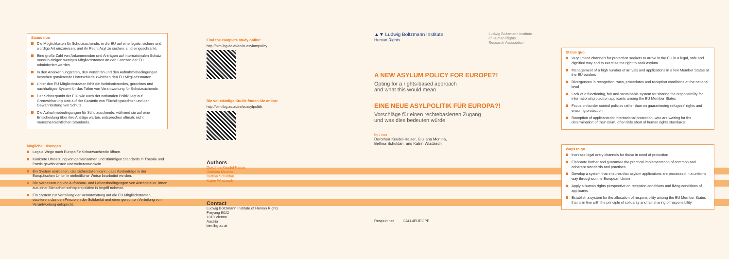Status quo
Die Möglichkeiten für Schutzsuchende, in die EU auf eine legale, sichere und würdige Art einzureisen, und ihr Recht Asyl zu suchen, sind eingeschränkt.
Eine große Zahl von Ankommenden und Anträgen auf internationalen Schutz muss in einigen wenigen Mitgliedsstaaten an den Grenzen der EU administriert werden.
In den Anerkennungsraten, den Verfahren und den Aufnahmebedingungen bestehen gravierende Unterschiede zwischen den EU Mitgliedsstaaten.
Unter den EU Mitgliedsstaaten fehlt ein funktionierendes, gerechtes und nachhaltiges System für das Teilen von Verantwortung für Schutzsuchende.
Der Schwerpunkt der EU- wie auch der nationalen Politik liegt auf Grenzsicherung statt auf der Garantie von Flüchtlingsrechten und der Gewährleistung von Schutz.
Die Aufnahmebedingungen für Schutzsuchende, während sie auf eine Entscheidung über ihre Anträge warten, entsprechen oftmals nicht menschenrechtlichen Standards.
Mögliche Lösungen
Legale Wege nach Europa für Schutzsuchende öffnen.
Konkrete Umsetzung von gemeinsamen und stimmigen Standards in Theorie und Praxis gewährleisten und weiterentwickeln.
Ein System erarbeiten, das sicherstellen kann, dass Asylanträge in der Europäischen Union in einheitlicher Weise bearbeitet werden.
Die Verbesserung von Aufnahme- und Lebensbedingungen von Antragsteller_innen aus einer Menschenrechtsperspektive in Angriff nehmen.
Ein System zur Verteilung der Verantwortung auf die EU Mitgliedsstaaten etablieren, das den Prinzipien der Solidarität und einer gerechten Verteilung von Verantwortung entspricht.
Find the complete study online:
http://bim.lbg.ac.at/en/euasylumpolicy
Die vollständige Studie finden Sie online:
http://bim.lbg.ac.at/de/euasylpolitik
Authors
Dorothea Keudel-Kaiser
Giuliana Monina
Bettina Scholdan
Katrin Wladasch
Contact
Ludwig Boltzmann Institute of Human Rights
Freyung 6/1/2
1010 Vienna
Austria
bim.lbg.ac.at
▲▼ Ludwig Boltzmann Institute
Human Rights
Ludwig Boltzmann Institute
of Human Rights
Research Association
A NEW ASYLUM POLICY FOR EUROPE?!
Opting for a rights-based approach
and what this would mean
EINE NEUE ASYLPOLITIK FÜR EUROPA?!
Vorschläge für einen rechtebasierten Zugang
und was dies bedeuten würde
by / von
Dorothea Keudel-Kaiser, Giuliana Monina,
Bettina Scholdan, and Katrin Wladasch
Respekt.net CALL4EUROPE
Status quo
Very limited channels for protection seekers to arrive in the EU in a legal, safe and dignified way and to exercise the right to seek asylum
Management of a high number of arrivals and applications in a few Member States at the EU borders
Divergences in recognition rates, procedures and reception conditions at the national level
Lack of a functioning, fair and sustainable system for sharing the responsibility for international protection applicants among the EU Member States
Focus on border control policies rather than on guaranteeing refugees' rights and ensuring protection
Reception of applicants for international protection, who are waiting for the determination of their claim, often falls short of human rights standards
Ways to go
Increase legal entry channels for those in need of protection
Elaborate further and guarantee the practical implementation of common and coherent standards and practises
Develop a system that ensures that asylum applications are processed in a uniform way throughout the European Union
Apply a human rights perspective on reception conditions and living conditions of applicants
Establish a system for the allocation of responsibility among the EU Member States that is in line with the principle of solidarity and fair sharing of responsibility